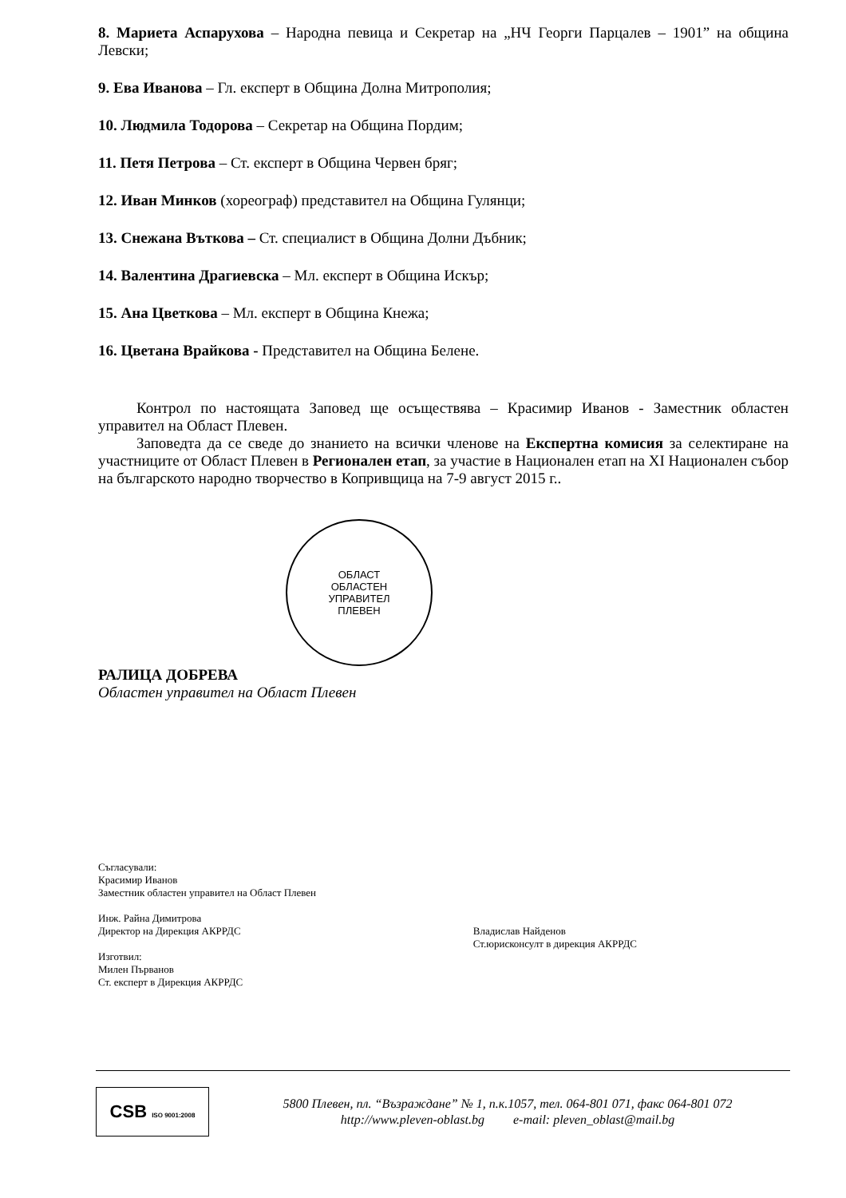8. Мариета Аспарухова – Народна певица и Секретар на „НЧ Георги Парцалев – 1901” на община Левски;
9. Ева Иванова – Гл. експерт в Община Долна Митрополия;
10. Людмила Тодорова – Секретар на Община Пордим;
11. Петя Петрова – Ст. експерт в Община Червен бряг;
12. Иван Минков (хореограф) представител на Община Гулянци;
13. Снежана Въткова – Ст. специалист в Община Долни Дъбник;
14. Валентина Драгиевска – Мл. експерт в Община Искър;
15. Ана Цветкова – Мл. експерт в Община Кнежа;
16. Цветана Врайкова - Представител на Община Белене.
Контрол по настоящата Заповед ще осъществява – Красимир Иванов - Заместник областен управител на Област Плевен.
Заповедта да се сведе до знанието на всички членове на Експертна комисия за селектиране на участниците от Област Плевен в Регионален етап, за участие в Национален етап на XI Национален събор на българското народно творчество в Копривщица на 7-9 август 2015 г..
ОБЛАСТ
ОБЛАСТЕН
УПРАВИТЕЛ
ПЛЕВЕН
РАЛИЦА ДОБРЕВА
Областен управител на Област Плевен
Съгласували:
Красимир Иванов
Заместник областен управител на Област Плевен
Инж. Райна Димитрова
Директор на Дирекция АКРРДС
Изготвил:
Милен Първанов
Ст. експерт в Дирекция АКРРДС
Владислав Найденов
Ст.юрисконсулт в дирекция АКРРДС
CSB ISO 9001:2008
5800 Плевен, пл. “Възраждане” № 1, п.к.1057, тел. 064-801 071, факс 064-801 072
http://www.pleven-oblast.bg e-mail: pleven_oblast@mail.bg